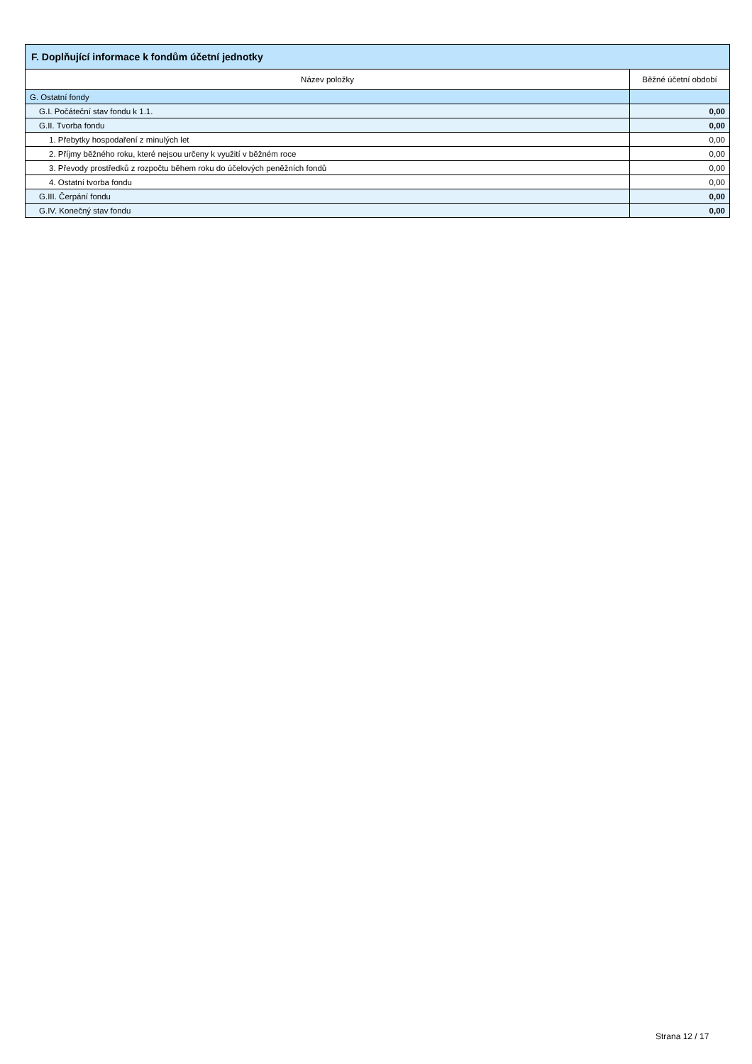| F. Doplňující informace k fondům účetní jednotky | |
| --- | --- |
| Název položky | Běžné účetní období |
| G. Ostatní fondy | |
| G.I. Počáteční stav fondu k 1.1. | 0,00 |
| G.II. Tvorba fondu | 0,00 |
| 1. Přebytky hospodaření z minulých let | 0,00 |
| 2. Příjmy běžného roku, které nejsou určeny k využití v běžném roce | 0,00 |
| 3. Převody prostředků z rozpočtu během roku do účelových peněžních fondů | 0,00 |
| 4. Ostatní tvorba fondu | 0,00 |
| G.III. Čerpání fondu | 0,00 |
| G.IV. Konečný stav fondu | 0,00 |
Strana 12 / 17